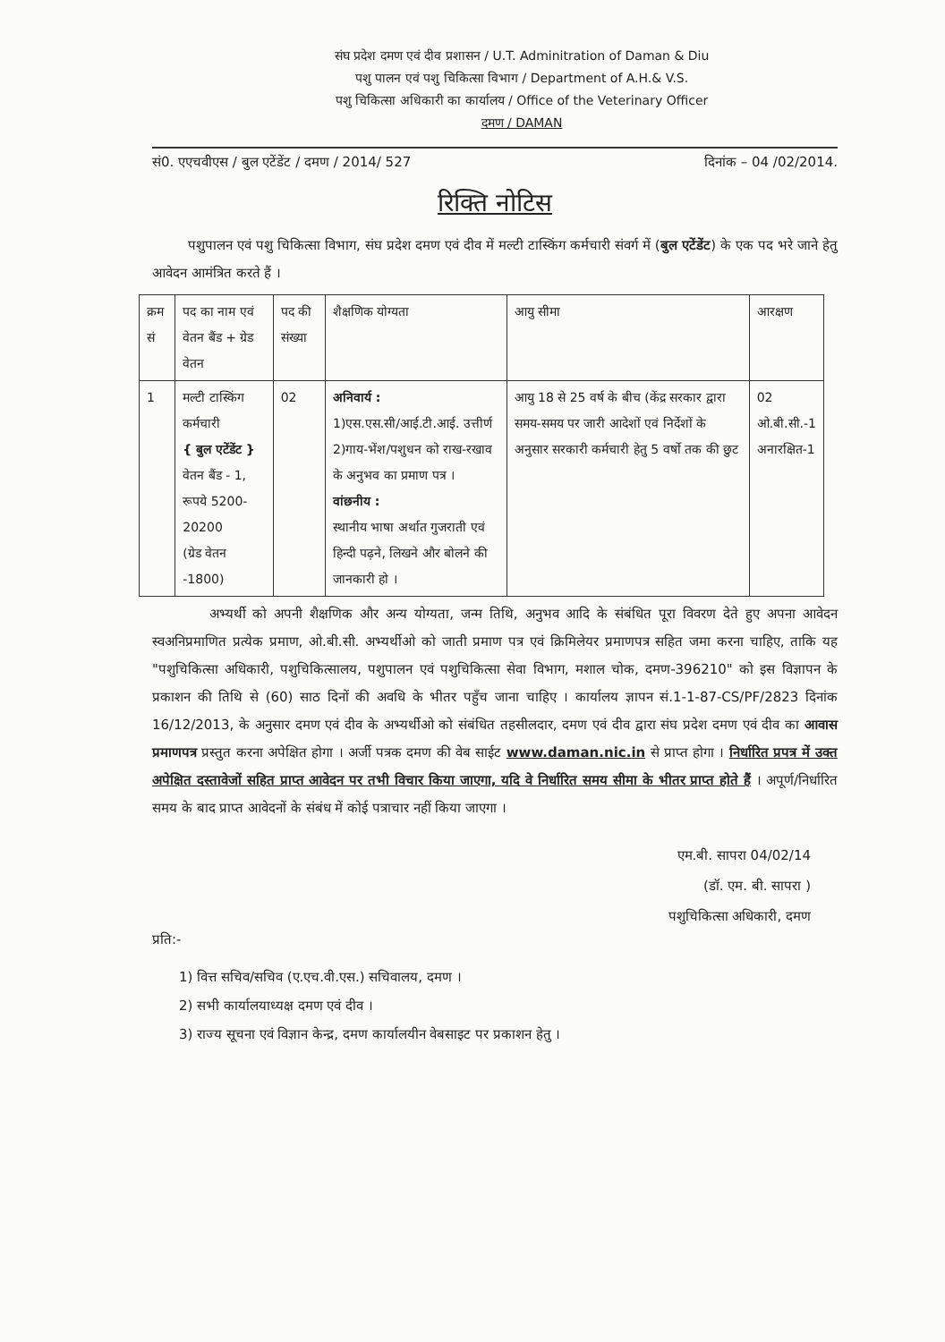संघ प्रदेश दमण एवं दीव प्रशासन / U.T. Adminitration of Daman & Diu
पशु पालन एवं पशु चिकित्सा विभाग / Department of A.H.& V.S.
पशु चिकित्सा अधिकारी का कार्यालय / Office of the Veterinary Officer
दमण / DAMAN
सं0. एएचवीएस / बुल एटेंडेंट / दमण / 2014/ 527 दिनांक – 04 /02/2014.
रिक्ति नोटिस
पशुपालन एवं पशु चिकित्सा विभाग, संघ प्रदेश दमण एवं दीव में मल्टी टास्किंग कर्मचारी संवर्ग में (बुल एटेंडेंट) के एक पद भरे जाने हेतु आवेदन आमंत्रित करते हैं ।
| क्रम सं | पद का नाम एवं वेतन बैंड + ग्रेड वेतन | पद की संख्या | शैक्षणिक योग्यता | आयु सीमा | आरक्षण |
| --- | --- | --- | --- | --- | --- |
| 1 | मल्टी टास्किंग कर्मचारी { बुल एटेंडेंट } वेतन बैंड - 1, रूपये 5200-20200 (ग्रेड वेतन -1800) | 02 | अनिवार्य : 1)एस.एस.सी/आई.टी.आई. उत्तीर्ण 2)गाय-भेंश/पशुधन को राख-रखाव के अनुभव का प्रमाण पत्र । वांछनीय : स्थानीय भाषा अर्थात गुजराती एवं हिन्दी पढ़ने, लिखने और बोलने की जानकारी हो । | आयु 18 से 25 वर्ष के बीच (केंद्र सरकार द्वारा समय-समय पर जारी आदेशों एवं निर्देशों के अनुसार सरकारी कर्मचारी हेतु 5 वर्षो तक की छुट | 02 ओ.बी.सी.-1 अनारक्षित-1 |
अभ्यर्थी को अपनी शैक्षणिक और अन्य योग्यता, जन्म तिथि, अनुभव आदि के संबंधित पूरा विवरण देते हुए अपना आवेदन स्वअनिप्रमाणित प्रत्येक प्रमाण, ओ.बी.सी. अभ्यर्थीओ को जाती प्रमाण पत्र एवं क्रिमिलेयर प्रमाणपत्र सहित जमा करना चाहिए, ताकि यह "पशुचिकित्सा अधिकारी, पशुचिकित्सालय, पशुपालन एवं पशुचिकित्सा सेवा विभाग, मशाल चोक, दमण-396210" को इस विज्ञापन के प्रकाशन की तिथि से (60) साठ दिनों की अवधि के भीतर पहुँच जाना चाहिए । कार्यालय ज्ञापन सं.1-1-87-CS/PF/2823 दिनांक 16/12/2013, के अनुसार दमण एवं दीव के अभ्यर्थीओ को संबंधित तहसीलदार, दमण एवं दीव द्वारा संघ प्रदेश दमण एवं दीव का आवास प्रमाणपत्र प्रस्तुत करना अपेक्षित होगा । अर्जी पत्रक दमण की वेब साईट www.daman.nic.in से प्राप्त होगा । निर्धारित प्रपत्र में उक्त अपेक्षित दस्तावेजों सहित प्राप्त आवेदन पर तभी विचार किया जाएगा, यदि वे निर्धारित समय सीमा के भीतर प्राप्त होते हैं । अपूर्ण/निर्धारित समय के बाद प्राप्त आवेदनों के संबंध में कोई पत्राचार नहीं किया जाएगा ।
एम.बी. सापरा 04/02/14
(डॉ. एम. बी. सापरा )
पशुचिकित्सा अधिकारी, दमण
प्रति:-
1) वित्त सचिव/सचिव (ए.एच.वी.एस.) सचिवालय, दमण ।
2) सभी कार्यालयाध्यक्ष दमण एवं दीव ।
3) राज्य सूचना एवं विज्ञान केन्द्र, दमण कार्यालयीन वेबसाइट पर प्रकाशन हेतु ।